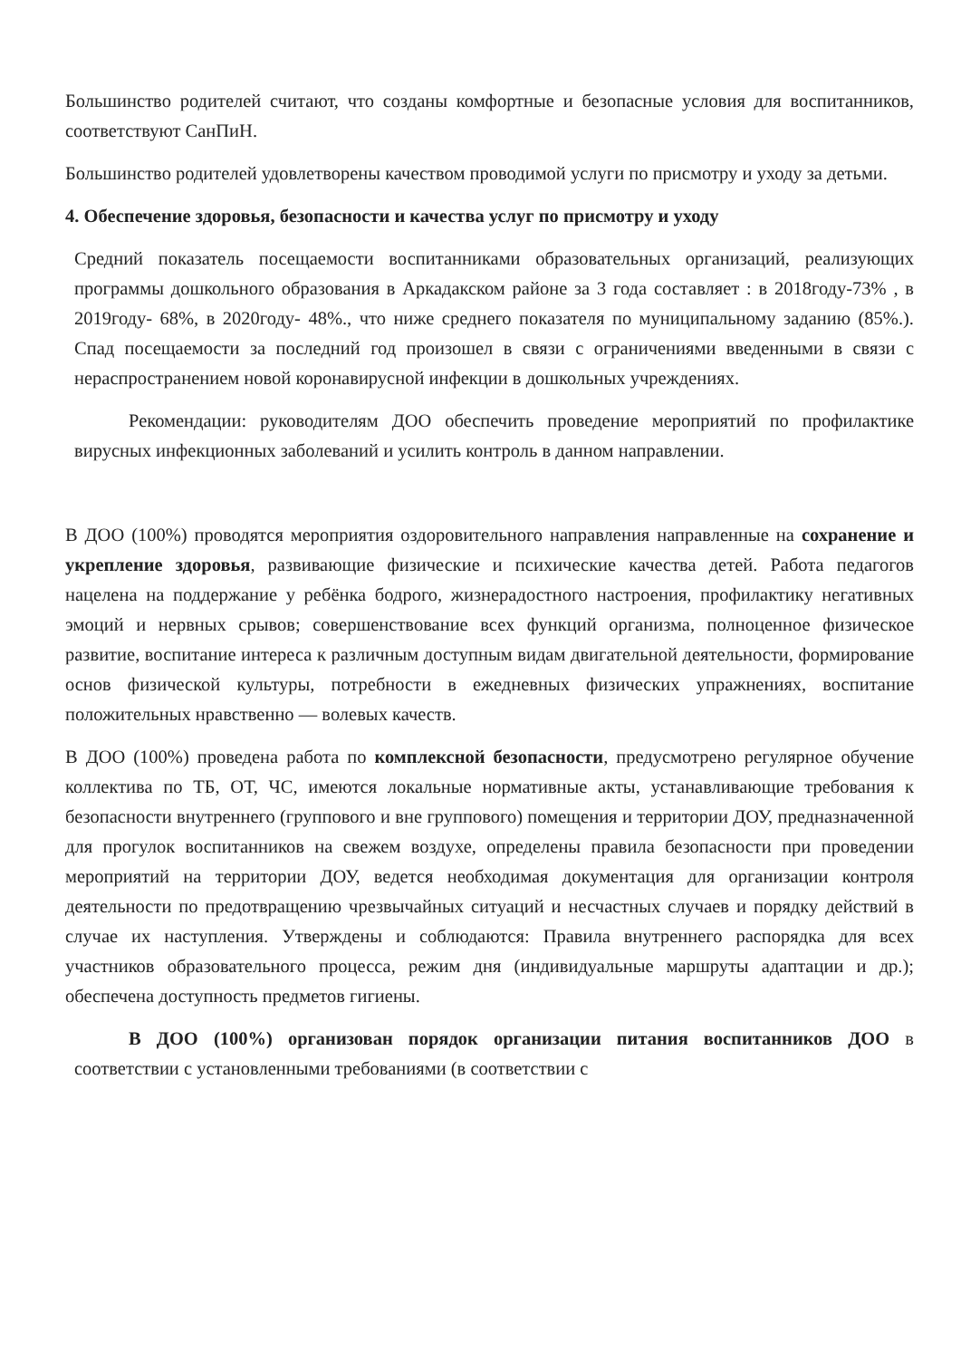Большинство родителей считают, что созданы комфортные и безопасные условия для воспитанников, соответствуют СанПиН.
Большинство родителей удовлетворены качеством проводимой услуги по присмотру и уходу за детьми.
4. Обеспечение здоровья, безопасности и качества услуг по присмотру и уходу
Средний показатель посещаемости воспитанниками образовательных организаций, реализующих программы дошкольного образования в Аркадакском районе за 3 года составляет : в 2018году-73% , в 2019году- 68%, в 2020году- 48%., что ниже среднего показателя по муниципальному заданию (85%.). Спад посещаемости за последний год произошел в связи с ограничениями введенными в связи с нераспространением новой коронавирусной инфекции в дошкольных учреждениях.
Рекомендации: руководителям ДОО обеспечить проведение мероприятий по профилактике вирусных инфекционных заболеваний и усилить контроль в данном направлении.
В ДОО (100%) проводятся мероприятия оздоровительного направления направленные на сохранение и укрепление здоровья, развивающие физические и психические качества детей. Работа педагогов нацелена на поддержание у ребёнка бодрого, жизнерадостного настроения, профилактику негативных эмоций и нервных срывов; совершенствование всех функций организма, полноценное физическое развитие, воспитание интереса к различным доступным видам двигательной деятельности, формирование основ физической культуры, потребности в ежедневных физических упражнениях, воспитание положительных нравственно — волевых качеств.
В ДОО (100%) проведена работа по комплексной безопасности, предусмотрено регулярное обучение коллектива по ТБ, ОТ, ЧС, имеются локальные нормативные акты, устанавливающие требования к безопасности внутреннего (группового и вне группового) помещения и территории ДОУ, предназначенной для прогулок воспитанников на свежем воздухе, определены правила безопасности при проведении мероприятий на территории ДОУ, ведется необходимая документация для организации контроля деятельности по предотвращению чрезвычайных ситуаций и несчастных случаев и порядку действий в случае их наступления. Утверждены и соблюдаются: Правила внутреннего распорядка для всех участников образовательного процесса, режим дня (индивидуальные маршруты адаптации и др.); обеспечена доступность предметов гигиены.
В ДОО (100%) организован порядок организации питания воспитанников ДОО в соответствии с установленными требованиями (в соответствии с